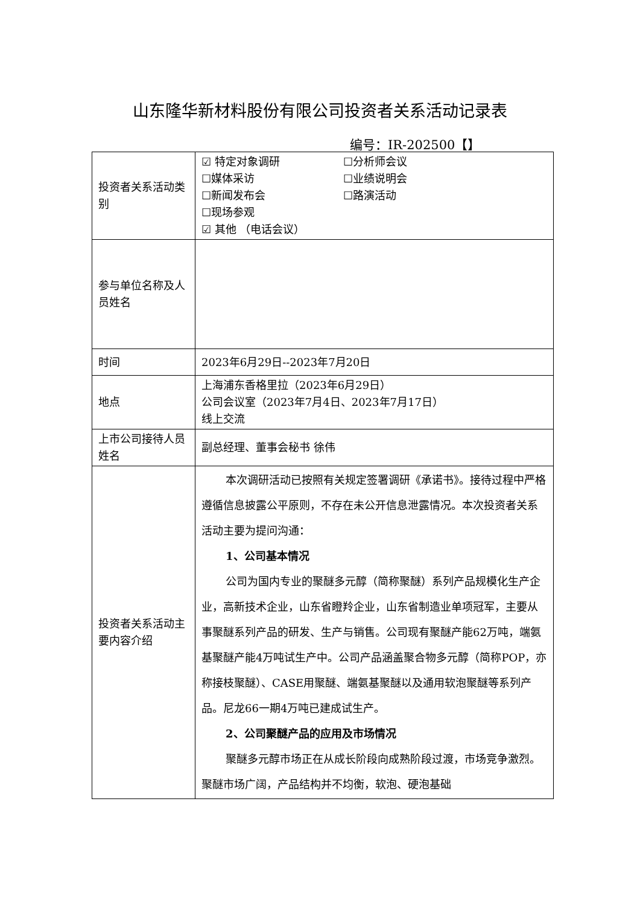山东隆华新材料股份有限公司投资者关系活动记录表
编号：IR-202500【】
| 投资者关系活动类别 | ☑ 特定对象调研 ☐分析师会议 ☐媒体采访 ☐业绩说明会 ☐新闻发布会 ☐路演活动 ☐现场参观 ☑ 其他 （电话会议） |
| 参与单位名称及人员姓名 | |
| 时间 | 2023年6月29日--2023年7月20日 |
| 地点 | 上海浦东香格里拉（2023年6月29日） 公司会议室（2023年7月4日、2023年7月17日） 线上交流 |
| 上市公司接待人员姓名 | 副总经理、董事会秘书 徐伟 |
| 投资者关系活动主要内容介绍 | 本次调研活动已按照有关规定签署调研《承诺书》。接待过程中严格遵循信息披露公平原则，不存在未公开信息泄露情况。本次投资者关系活动主要为提问沟通： 1、公司基本情况 公司为国内专业的聚醚多元醇（简称聚醚）系列产品规模化生产企业，高新技术企业，山东省瞪羚企业，山东省制造业单项冠军，主要从事聚醚系列产品的研发、生产与销售。公司现有聚醚产能62万吨，端氨基聚醚产能4万吨试生产中。公司产品涵盖聚合物多元醇（简称POP，亦称接枝聚醚）、CASE用聚醚、端氨基聚醚以及通用软泡聚醚等系列产品。尼龙66一期4万吨已建成试生产。 2、公司聚醚产品的应用及市场情况 聚醚多元醇市场正在从成长阶段向成熟阶段过渡，市场竞争激烈。聚醚市场广阔，产品结构并不均衡，软泡、硬泡基础 |